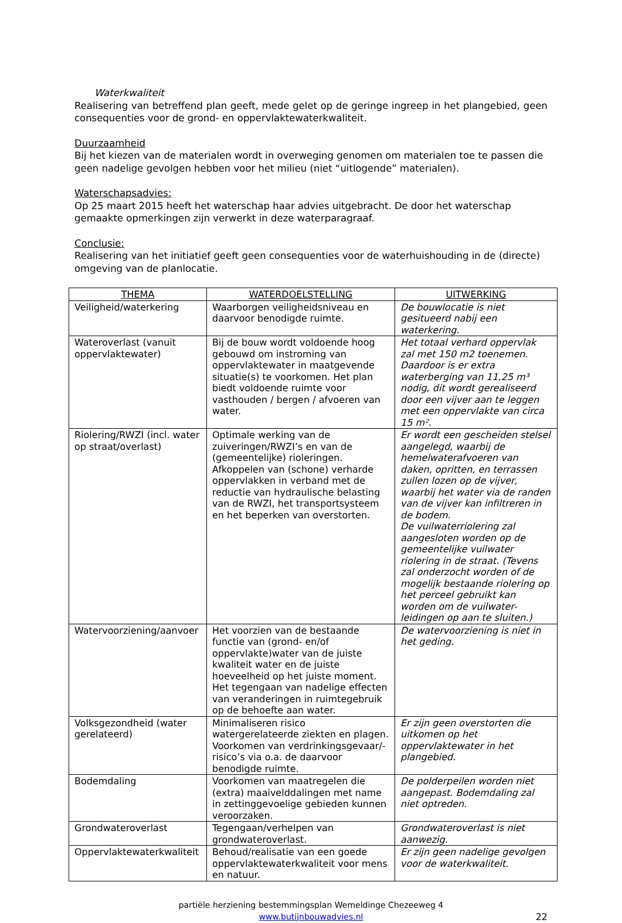Waterkwaliteit
Realisering van betreffend plan geeft, mede gelet op de geringe ingreep in het plangebied, geen consequenties voor de grond- en oppervlaktewaterkwaliteit.
Duurzaamheid
Bij het kiezen van de materialen wordt in overweging genomen om materialen toe te passen die geen nadelige gevolgen hebben voor het milieu (niet “uitlogende” materialen).
Waterschapsadvies:
Op 25 maart 2015 heeft het waterschap haar advies uitgebracht. De door het waterschap gemaakte opmerkingen zijn verwerkt in deze waterparagraaf.
Conclusie:
Realisering van het initiatief geeft geen consequenties voor de waterhuishouding in de (directe) omgeving van de planlocatie.
| THEMA | WATERDOELSTELLING | UITWERKING |
| --- | --- | --- |
| Veiligheid/waterkering | Waarborgen veiligheidsniveau en daarvoor benodigde ruimte. | De bouwlocatie is niet gesitueerd nabij een waterkering. |
| Wateroverlast (vanuit oppervlaktewater) | Bij de bouw wordt voldoende hoog gebouwd om instroming van oppervlaktewater in maatgevende situatie(s) te voorkomen. Het plan biedt voldoende ruimte voor vasthouden / bergen / afvoeren van water. | Het totaal verhard oppervlak zal met 150 m2 toenemen. Daardoor is er extra waterberging van 11,25 m³ nodig, dit wordt gerealiseerd door een vijver aan te leggen met een oppervlakte van circa 15 m². |
| Riolering/RWZI (incl. water op straat/overlast) | Optimale werking van de zuiveringen/RWZI’s en van de (gemeentelijke) rioleringen. Afkoppelen van (schone) verharde oppervlakken in verband met de reductie van hydraulische belasting van de RWZI, het transportsysteem en het beperken van overstorten. | Er wordt een gescheiden stelsel aangelegd, waarbij de hemelwaterafvoeren van daken, opritten, en terrassen zullen lozen op de vijver, waarbij het water via de randen van de vijver kan infiltreren in de bodem. De vuilwaterriolering zal aangesloten worden op de gemeentelijke vuilwater riolering in de straat. (Tevens zal onderzocht worden of de mogelijk bestaande riolering op het perceel gebruikt kan worden om de vuilwater-leidingen op aan te sluiten.) |
| Watervoorziening/aanvoer | Het voorzien van de bestaande functie van (grond- en/of oppervlakte)water van de juiste kwaliteit water en de juiste hoeveelheid op het juiste moment. Het tegengaan van nadelige effecten van veranderingen in ruimtegebruik op de behoefte aan water. | De watervoorziening is niet in het geding. |
| Volksgezondheid (water gerelateerd) | Minimaliseren risico watergerelateerde ziekten en plagen. Voorkomen van verdrinkingsgevaar/-risico’s via o.a. de daarvoor benodigde ruimte. | Er zijn geen overstorten die uitkomen op het oppervlaktewater in het plangebied. |
| Bodemdaling | Voorkomen van maatregelen die (extra) maaivelddalingen met name in zettinggevoelige gebieden kunnen veroorzaken. | De polderpeilen worden niet aangepast. Bodemdaling zal niet optreden. |
| Grondwateroverlast | Tegengaan/verhelpen van grondwateroverlast. | Grondwateroverlast is niet aanwezig. |
| Oppervlaktewaterkwaliteit | Behoud/realisatie van een goede oppervlaktewaterkwaliteit voor mens en natuur. | Er zijn geen nadelige gevolgen voor de waterkwaliteit. |
partiële herziening bestemmingsplan Wemeldinge Chezeeweg 4
www.butijnbouwadvies.nl
22